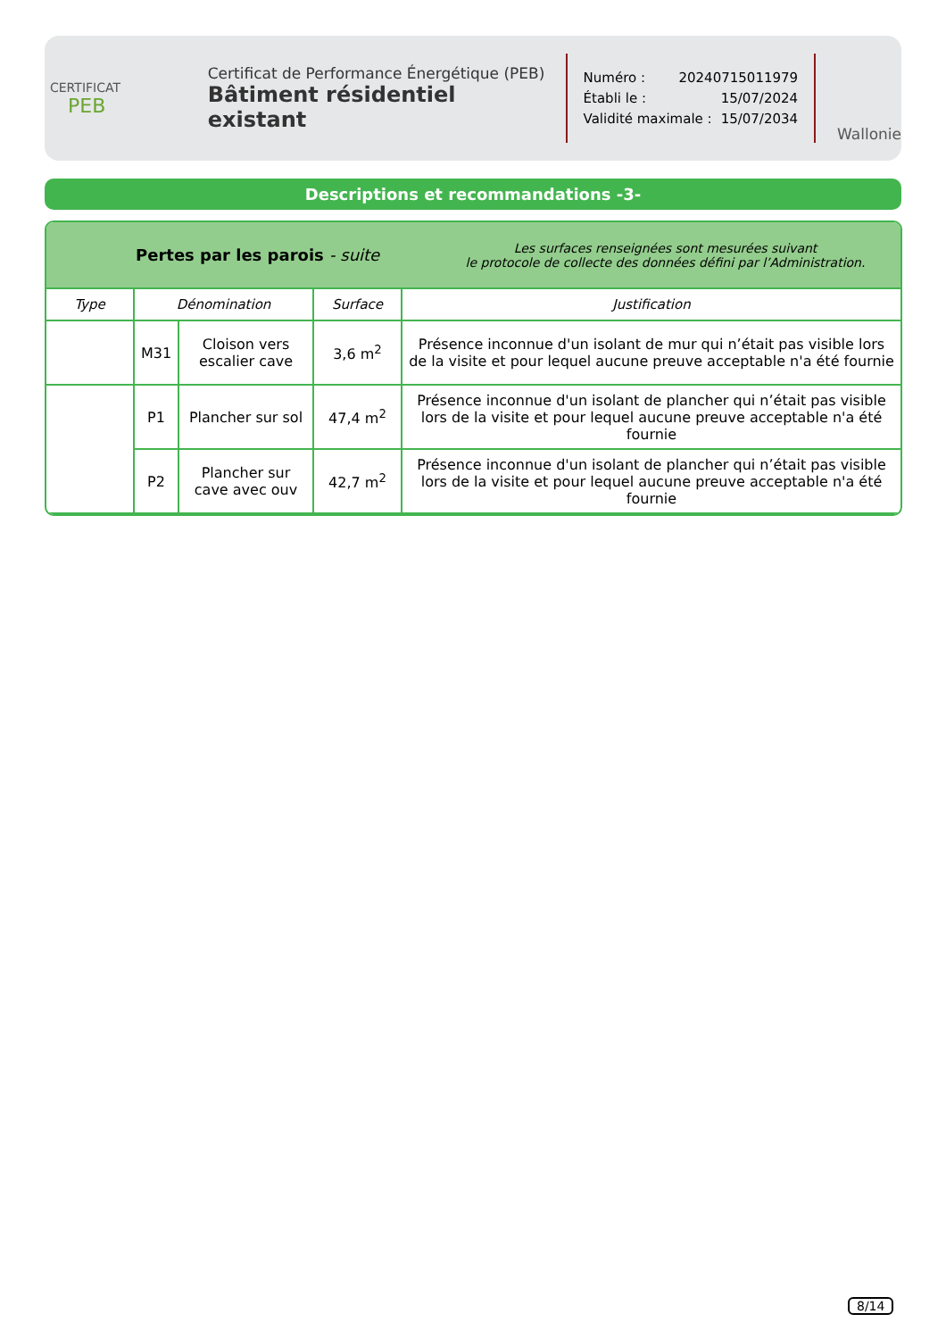CERTIFICAT
PEB
Certificat de Performance Énergétique (PEB)
Bâtiment résidentiel existant
Numéro : 20240715011979
Établi le : 15/07/2024
Validité maximale : 15/07/2034
Wallonie
Descriptions et recommandations -3-
Pertes par les parois - suite
Les surfaces renseignées sont mesurées suivant
le protocole de collecte des données défini par l’Administration.
| Type | Dénomination | | Surface | Justification |
| --- | --- | --- | --- | --- |
| | M31 | Cloison vers escalier cave | 3,6 m<sup>2</sup> | Présence inconnue d'un isolant de mur qui n’était pas visible lors de la visite et pour lequel aucune preuve acceptable n'a été fournie |
| | P1 | Plancher sur sol | 47,4 m<sup>2</sup> | Présence inconnue d'un isolant de plancher qui n’était pas visible lors de la visite et pour lequel aucune preuve acceptable n'a été fournie |
| | P2 | Plancher sur cave avec ouv | 42,7 m<sup>2</sup> | Présence inconnue d'un isolant de plancher qui n’était pas visible lors de la visite et pour lequel aucune preuve acceptable n'a été fournie |
8/14